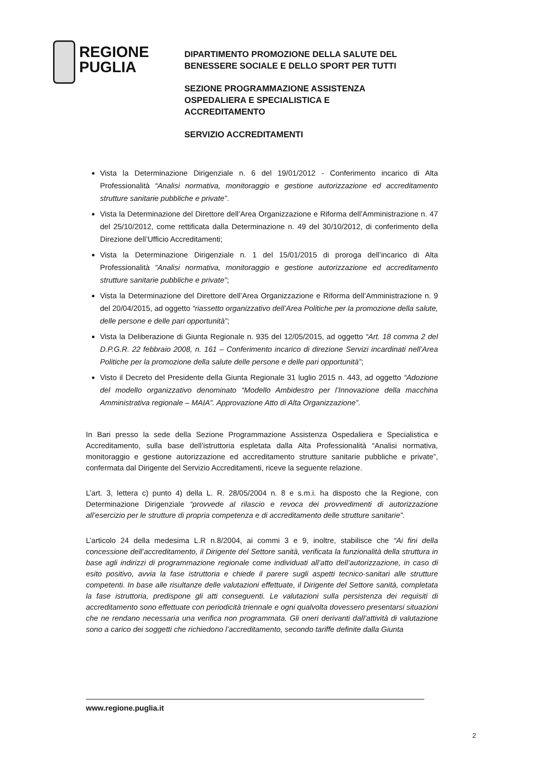REGIONE
PUGLIA
DIPARTIMENTO PROMOZIONE DELLA SALUTE DEL
BENESSERE SOCIALE E DELLO SPORT PER TUTTI
SEZIONE PROGRAMMAZIONE ASSISTENZA
OSPEDALIERA E SPECIALISTICA E
ACCREDITAMENTO
SERVIZIO ACCREDITAMENTI
Vista la Determinazione Dirigenziale n. 6 del 19/01/2012 - Conferimento incarico di Alta Professionalità “Analisi normativa, monitoraggio e gestione autorizzazione ed accreditamento strutture sanitarie pubbliche e private”.
Vista la Determinazione del Direttore dell’Area Organizzazione e Riforma dell’Amministrazione n. 47 del 25/10/2012, come rettificata dalla Determinazione n. 49 del 30/10/2012, di conferimento della Direzione dell’Ufficio Accreditamenti;
Vista la Determinazione Dirigenziale n. 1 del 15/01/2015 di proroga dell’incarico di Alta Professionalità “Analisi normativa, monitoraggio e gestione autorizzazione ed accreditamento strutture sanitarie pubbliche e private”;
Vista la Determinazione del Direttore dell’Area Organizzazione e Riforma dell’Amministrazione n. 9 del 20/04/2015, ad oggetto “riassetto organizzativo dell’Area Politiche per la promozione della salute, delle persone e delle pari opportunità”;
Vista la Deliberazione di Giunta Regionale n. 935 del 12/05/2015, ad oggetto “Art. 18 comma 2 del D.P.G.R. 22 febbraio 2008, n. 161 – Conferimento incarico di direzione Servizi incardinati nell’Area Politiche per la promozione della salute delle persone e delle pari opportunità”;
Visto il Decreto del Presidente della Giunta Regionale 31 luglio 2015 n. 443, ad oggetto “Adozione del modello organizzativo denominato “Modello Ambidestro per l’Innovazione della macchina Amministrativa regionale – MAIA”. Approvazione Atto di Alta Organizzazione”.
In Bari presso la sede della Sezione Programmazione Assistenza Ospedaliera e Specialistica e Accreditamento, sulla base dell’istruttoria espletata dalla Alta Professionalità “Analisi normativa, monitoraggio e gestione autorizzazione ed accreditamento strutture sanitarie pubbliche e private”, confermata dal Dirigente del Servizio Accreditamenti, riceve la seguente relazione.
L’art. 3, lettera c) punto 4) della L. R. 28/05/2004 n. 8 e s.m.i. ha disposto che la Regione, con Determinazione Dirigenziale “provvede al rilascio e revoca dei provvedimenti di autorizzazione all’esercizio per le strutture di propria competenza e di accreditamento delle strutture sanitarie”.
L’articolo 24 della medesima L.R n.8/2004, ai commi 3 e 9, inoltre, stabilisce che “Ai fini della concessione dell’accreditamento, il Dirigente del Settore sanità, verificata la funzionalità della struttura in base agli indirizzi di programmazione regionale come individuati all’atto dell’autorizzazione, in caso di esito positivo, avvia la fase istruttoria e chiede il parere sugli aspetti tecnico-sanitari alle strutture competenti. In base alle risultanze delle valutazioni effettuate, il Dirigente del Settore sanità, completata la fase istruttoria, predispone gli atti conseguenti. Le valutazioni sulla persistenza dei requisiti di accreditamento sono effettuate con periodicità triennale e ogni qualvolta dovessero presentarsi situazioni che ne rendano necessaria una verifica non programmata. Gli oneri derivanti dall’attività di valutazione sono a carico dei soggetti che richiedono l’accreditamento, secondo tariffe definite dalla Giunta
www.regione.puglia.it
2